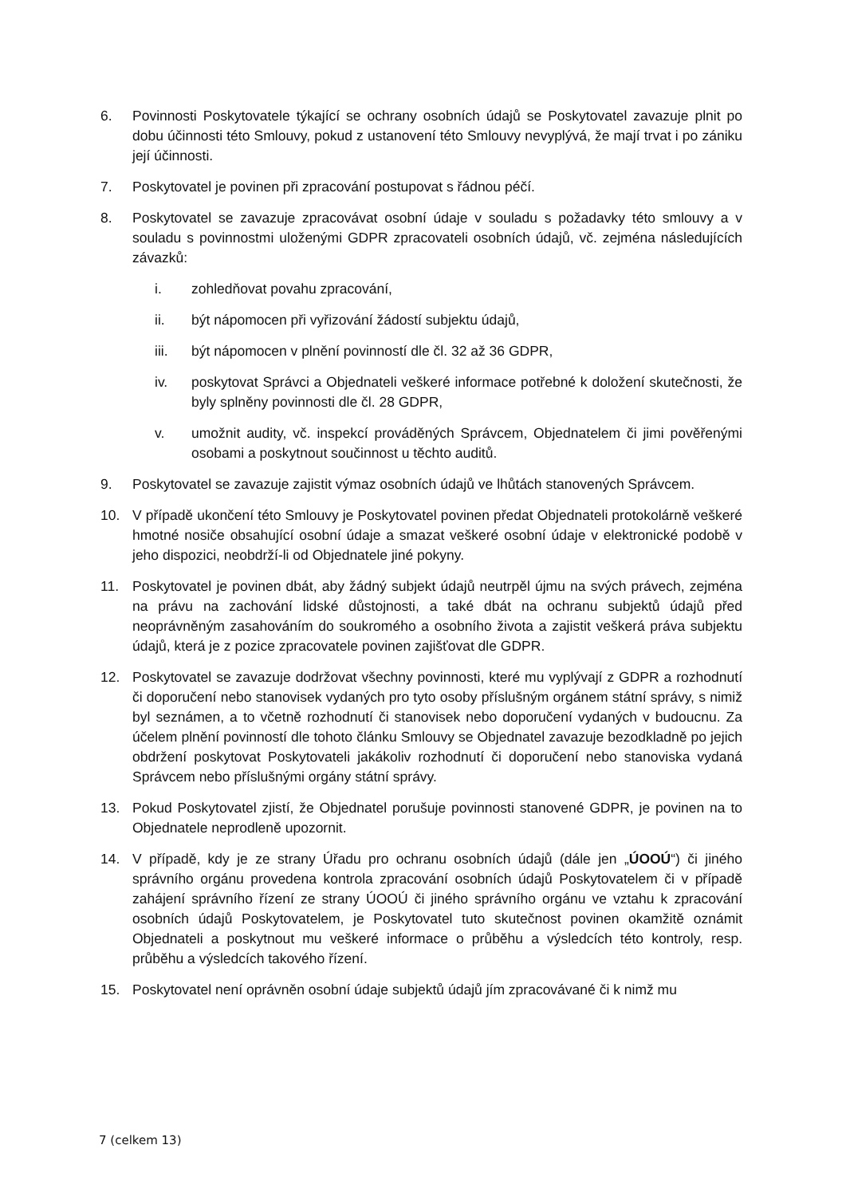6. Povinnosti Poskytovatele týkající se ochrany osobních údajů se Poskytovatel zavazuje plnit po dobu účinnosti této Smlouvy, pokud z ustanovení této Smlouvy nevyplývá, že mají trvat i po zániku její účinnosti.
7. Poskytovatel je povinen při zpracování postupovat s řádnou péčí.
8. Poskytovatel se zavazuje zpracovávat osobní údaje v souladu s požadavky této smlouvy a v souladu s povinnostmi uloženými GDPR zpracovateli osobních údajů, vč. zejména následujících závazků:
i. zohledňovat povahu zpracování,
ii. být nápomocen při vyřizování žádostí subjektu údajů,
iii. být nápomocen v plnění povinností dle čl. 32 až 36 GDPR,
iv. poskytovat Správci a Objednateli veškeré informace potřebné k doložení skutečnosti, že byly splněny povinnosti dle čl. 28 GDPR,
v. umožnit audity, vč. inspekcí prováděných Správcem, Objednatelem či jimi pověřenými osobami a poskytnout součinnost u těchto auditů.
9. Poskytovatel se zavazuje zajistit výmaz osobních údajů ve lhůtách stanovených Správcem.
10. V případě ukončení této Smlouvy je Poskytovatel povinen předat Objednateli protokolárně veškeré hmotné nosiče obsahující osobní údaje a smazat veškeré osobní údaje v elektronické podobě v jeho dispozici, neobdrží-li od Objednatele jiné pokyny.
11. Poskytovatel je povinen dbát, aby žádný subjekt údajů neutrpěl újmu na svých právech, zejména na právu na zachování lidské důstojnosti, a také dbát na ochranu subjektů údajů před neoprávněným zasahováním do soukromého a osobního života a zajistit veškerá práva subjektu údajů, která je z pozice zpracovatele povinen zajišťovat dle GDPR.
12. Poskytovatel se zavazuje dodržovat všechny povinnosti, které mu vyplývají z GDPR a rozhodnutí či doporučení nebo stanovisek vydaných pro tyto osoby příslušným orgánem státní správy, s nimiž byl seznámen, a to včetně rozhodnutí či stanovisek nebo doporučení vydaných v budoucnu. Za účelem plnění povinností dle tohoto článku Smlouvy se Objednatel zavazuje bezodkladně po jejich obdržení poskytovat Poskytovateli jakákoliv rozhodnutí či doporučení nebo stanoviska vydaná Správcem nebo příslušnými orgány státní správy.
13. Pokud Poskytovatel zjistí, že Objednatel porušuje povinnosti stanovené GDPR, je povinen na to Objednatele neprodleně upozornit.
14. V případě, kdy je ze strany Úřadu pro ochranu osobních údajů (dále jen „ÚOOÚ“) či jiného správního orgánu provedena kontrola zpracování osobních údajů Poskytovatelem či v případě zahájení správního řízení ze strany ÚOOÚ či jiného správního orgánu ve vztahu k zpracování osobních údajů Poskytovatelem, je Poskytovatel tuto skutečnost povinen okamžitě oznámit Objednateli a poskytnout mu veškeré informace o průběhu a výsledcích této kontroly, resp. průběhu a výsledcích takového řízení.
15. Poskytovatel není oprávněn osobní údaje subjektů údajů jím zpracovávané či k nimž mu
7 (celkem 13)